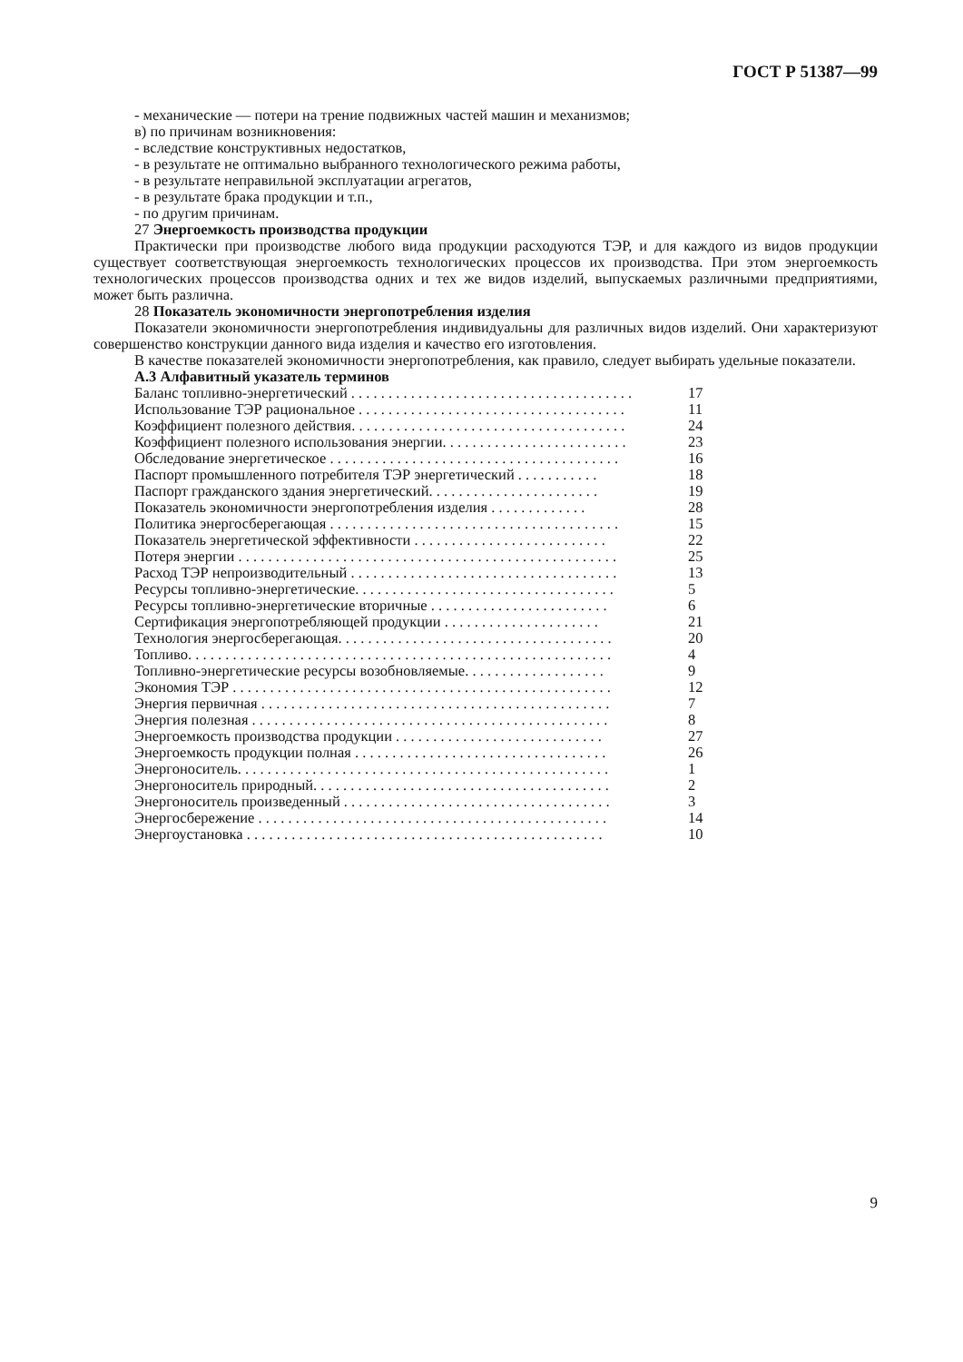ГОСТ Р 51387—99
- механические — потери на трение подвижных частей машин и механизмов;
в) по причинам возникновения:
- вследствие конструктивных недостатков,
- в результате не оптимально выбранного технологического режима работы,
- в результате неправильной эксплуатации агрегатов,
- в результате брака продукции и т.п.,
- по другим причинам.
27 Энергоемкость производства продукции
Практически при производстве любого вида продукции расходуются ТЭР, и для каждого из видов продукции существует соответствующая энергоемкость технологических процессов их производства. При этом энергоемкость технологических процессов производства одних и тех же видов изделий, выпускаемых различными предприятиями, может быть различна.
28 Показатель экономичности энергопотребления изделия
Показатели экономичности энергопотребления индивидуальны для различных видов изделий. Они характеризуют совершенство конструкции данного вида изделия и качество его изготовления.
В качестве показателей экономичности энергопотребления, как правило, следует выбирать удельные показатели.
А.3 Алфавитный указатель терминов
| Баланс топливно-энергетический . . . . . . . . . . . . . . . . . . . . . . . . . . . . . . . . . . . . . . | 17 |
| Использование ТЭР рациональное . . . . . . . . . . . . . . . . . . . . . . . . . . . . . . . . . . . . | 11 |
| Коэффициент полезного действия. . . . . . . . . . . . . . . . . . . . . . . . . . . . . . . . . . . . . | 24 |
| Коэффициент полезного использования энергии. . . . . . . . . . . . . . . . . . . . . . . . . | 23 |
| Обследование энергетическое . . . . . . . . . . . . . . . . . . . . . . . . . . . . . . . . . . . . . . . | 16 |
| Паспорт промышленного потребителя ТЭР энергетический . . . . . . . . . . . | 18 |
| Паспорт гражданского здания энергетический. . . . . . . . . . . . . . . . . . . . . . . | 19 |
| Показатель экономичности энергопотребления изделия . . . . . . . . . . . . . | 28 |
| Политика энергосберегающая . . . . . . . . . . . . . . . . . . . . . . . . . . . . . . . . . . . . . . . | 15 |
| Показатель энергетической эффективности . . . . . . . . . . . . . . . . . . . . . . . . . . | 22 |
| Потеря энергии . . . . . . . . . . . . . . . . . . . . . . . . . . . . . . . . . . . . . . . . . . . . . . . . . . . | 25 |
| Расход ТЭР непроизводительный . . . . . . . . . . . . . . . . . . . . . . . . . . . . . . . . . . . . | 13 |
| Ресурсы топливно-энергетические. . . . . . . . . . . . . . . . . . . . . . . . . . . . . . . . . . . | 5 |
| Ресурсы топливно-энергетические вторичные . . . . . . . . . . . . . . . . . . . . . . . . | 6 |
| Сертификация энергопотребляющей продукции . . . . . . . . . . . . . . . . . . . . . | 21 |
| Технология энергосберегающая. . . . . . . . . . . . . . . . . . . . . . . . . . . . . . . . . . . . . | 20 |
| Топливо. . . . . . . . . . . . . . . . . . . . . . . . . . . . . . . . . . . . . . . . . . . . . . . . . . . . . . . . . | 4 |
| Топливно-энергетические ресурсы возобновляемые. . . . . . . . . . . . . . . . . . . | 9 |
| Экономия ТЭР . . . . . . . . . . . . . . . . . . . . . . . . . . . . . . . . . . . . . . . . . . . . . . . . . . . | 12 |
| Энергия первичная . . . . . . . . . . . . . . . . . . . . . . . . . . . . . . . . . . . . . . . . . . . . . . . | 7 |
| Энергия полезная . . . . . . . . . . . . . . . . . . . . . . . . . . . . . . . . . . . . . . . . . . . . . . . . | 8 |
| Энергоемкость производства продукции . . . . . . . . . . . . . . . . . . . . . . . . . . . . | 27 |
| Энергоемкость продукции полная . . . . . . . . . . . . . . . . . . . . . . . . . . . . . . . . . . | 26 |
| Энергоноситель. . . . . . . . . . . . . . . . . . . . . . . . . . . . . . . . . . . . . . . . . . . . . . . . . . | 1 |
| Энергоноситель природный. . . . . . . . . . . . . . . . . . . . . . . . . . . . . . . . . . . . . . . . | 2 |
| Энергоноситель произведенный . . . . . . . . . . . . . . . . . . . . . . . . . . . . . . . . . . . . | 3 |
| Энергосбережение . . . . . . . . . . . . . . . . . . . . . . . . . . . . . . . . . . . . . . . . . . . . . . . | 14 |
| Энергоустановка . . . . . . . . . . . . . . . . . . . . . . . . . . . . . . . . . . . . . . . . . . . . . . . . | 10 |
9